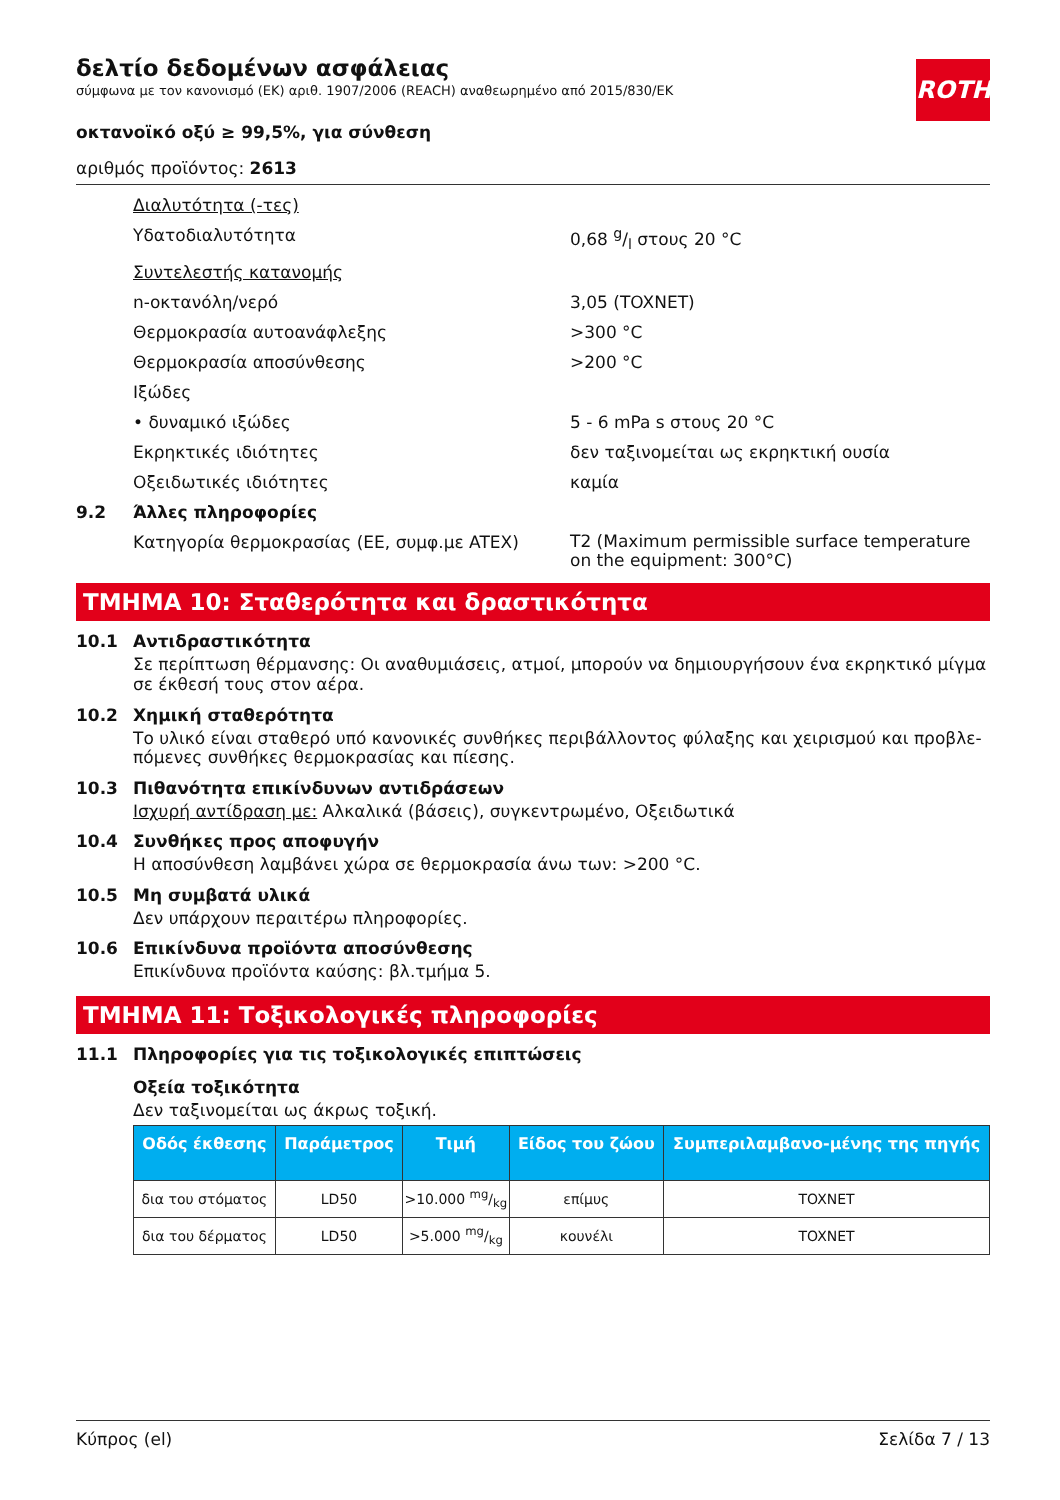ROTH
δελτίο δεδομένων ασφάλειας
σύμφωνα με τον κανονισμό (ΕΚ) αριθ. 1907/2006 (REACH) αναθεωρημένο από 2015/830/ΕΚ
οκτανοϊκό οξύ ≥ 99,5%, για σύνθεση
αριθμός προϊόντος: 2613
Διαλυτότητα (-τες)
Υδατοδιαλυτότητα 0,68 g/l στους 20 °C
Συντελεστής κατανομής
n-οκτανόλη/νερό 3,05 (TOXNET)
Θερμοκρασία αυτοανάφλεξης >300 °C
Θερμοκρασία αποσύνθεσης >200 °C
Ιξώδες
• δυναμικό ιξώδες 5 - 6 mPa s στους 20 °C
Εκρηκτικές ιδιότητες δεν ταξινομείται ως εκρηκτική ουσία
Οξειδωτικές ιδιότητες καμία
9.2 Άλλες πληροφορίες
Κατηγορία θερμοκρασίας (ΕΕ, συμφ.με ATEX)
T2 (Maximum permissible surface temperature on the equipment: 300°C)
ΤΜΗΜΑ 10: Σταθερότητα και δραστικότητα
10.1 Αντιδραστικότητα
Σε περίπτωση θέρμανσης: Οι αναθυμιάσεις, ατμοί, μπορούν να δημιουργήσουν ένα εκρηκτικό μίγμα σε έκθεσή τους στον αέρα.
10.2 Χημική σταθερότητα
Το υλικό είναι σταθερό υπό κανονικές συνθήκες περιβάλλοντος φύλαξης και χειρισμού και προβλε-πόμενες συνθήκες θερμοκρασίας και πίεσης.
10.3 Πιθανότητα επικίνδυνων αντιδράσεων
Ισχυρή αντίδραση με: Αλκαλικά (βάσεις), συγκεντρωμένο, Οξειδωτικά
10.4 Συνθήκες προς αποφυγήν
Η αποσύνθεση λαμβάνει χώρα σε θερμοκρασία άνω των: >200 °C.
10.5 Μη συμβατά υλικά
Δεν υπάρχουν περαιτέρω πληροφορίες.
10.6 Επικίνδυνα προϊόντα αποσύνθεσης
Επικίνδυνα προϊόντα καύσης: βλ.τμήμα 5.
ΤΜΗΜΑ 11: Τοξικολογικές πληροφορίες
11.1 Πληροφορίες για τις τοξικολογικές επιπτώσεις
Οξεία τοξικότητα
Δεν ταξινομείται ως άκρως τοξική.
| Οδός έκθεσης | Παράμετρος | Τιμή | Είδος του ζώου | Συμπεριλαμβανο-μένης της πηγής |
| --- | --- | --- | --- | --- |
| δια του στόματος | LD50 | >10.000 mg/kg | επίμυς | TOXNET |
| δια του δέρματος | LD50 | >5.000 mg/kg | κουνέλι | TOXNET |
Κύπρος (el) Σελίδα 7 / 13